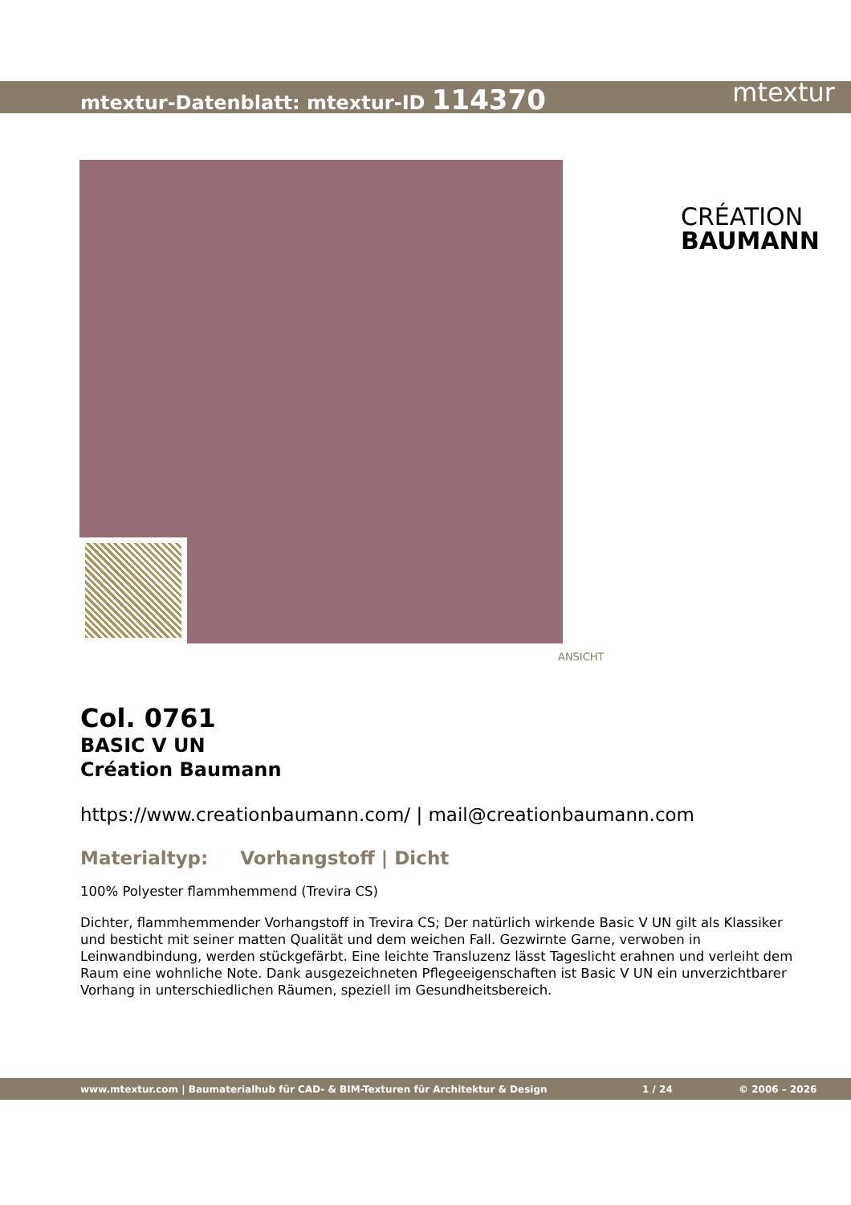mtextur-Datenblatt: mtextur-ID 114370 mtextur
CRÉATION
BAUMANN
ANSICHT
Col. 0761
BASIC V UN
Création Baumann
https://www.creationbaumann.com/ | mail@creationbaumann.com
Materialtyp: Vorhangstoff | Dicht
100% Polyester flammhemmend (Trevira CS)
Dichter, flammhemmender Vorhangstoff in Trevira CS; Der natürlich wirkende Basic V UN gilt als Klassiker und besticht mit seiner matten Qualität und dem weichen Fall. Gezwirnte Garne, verwoben in Leinwandbindung, werden stückgefärbt. Eine leichte Transluzenz lässt Tageslicht erahnen und verleiht dem Raum eine wohnliche Note. Dank ausgezeichneten Pflegeeigenschaften ist Basic V UN ein unverzichtbarer Vorhang in unterschiedlichen Räumen, speziell im Gesundheitsbereich.
www.mtextur.com | Baumaterialhub für CAD- & BIM-Texturen für Architektur & Design 1 / 24 © 2006 – 2026